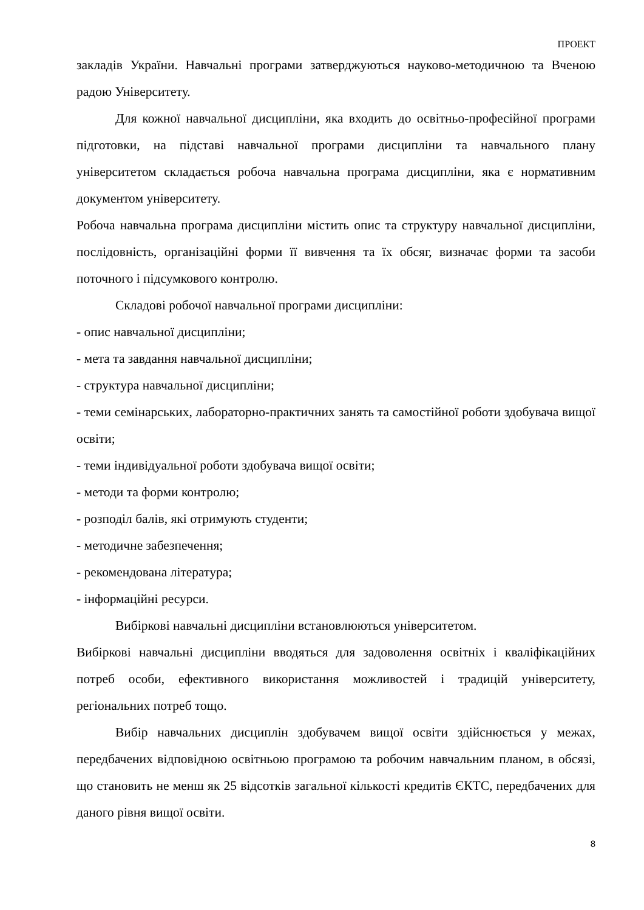ПРОЕКТ
закладів України. Навчальні програми затверджуються науково-методичною та Вченою радою Університету.
Для кожної навчальної дисципліни, яка входить до освітньо-професійної програми підготовки, на підставі навчальної програми дисципліни та навчального плану університетом складається робоча навчальна програма дисципліни, яка є нормативним документом університету.
Робоча навчальна програма дисципліни містить опис та структуру навчальної дисципліни, послідовність, організаційні форми її вивчення та їх обсяг, визначає форми та засоби поточного і підсумкового контролю.
Складові робочої навчальної програми дисципліни:
- опис навчальної дисципліни;
- мета та завдання навчальної дисципліни;
- структура навчальної дисципліни;
- теми семінарських, лабораторно-практичних занять та самостійної роботи здобувача вищої освіти;
- теми індивідуальної роботи здобувача вищої освіти;
- методи та форми контролю;
- розподіл балів, які отримують студенти;
- методичне забезпечення;
- рекомендована література;
- інформаційні ресурси.
Вибіркові навчальні дисципліни встановлюються університетом.
Вибіркові навчальні дисципліни вводяться для задоволення освітніх і кваліфікаційних потреб особи, ефективного використання можливостей і традицій університету, регіональних потреб тощо.
Вибір навчальних дисциплін здобувачем вищої освіти здійснюється у межах, передбачених відповідною освітньою програмою та робочим навчальним планом, в обсязі, що становить не менш як 25 відсотків загальної кількості кредитів ЄКТС, передбачених для даного рівня вищої освіти.
8